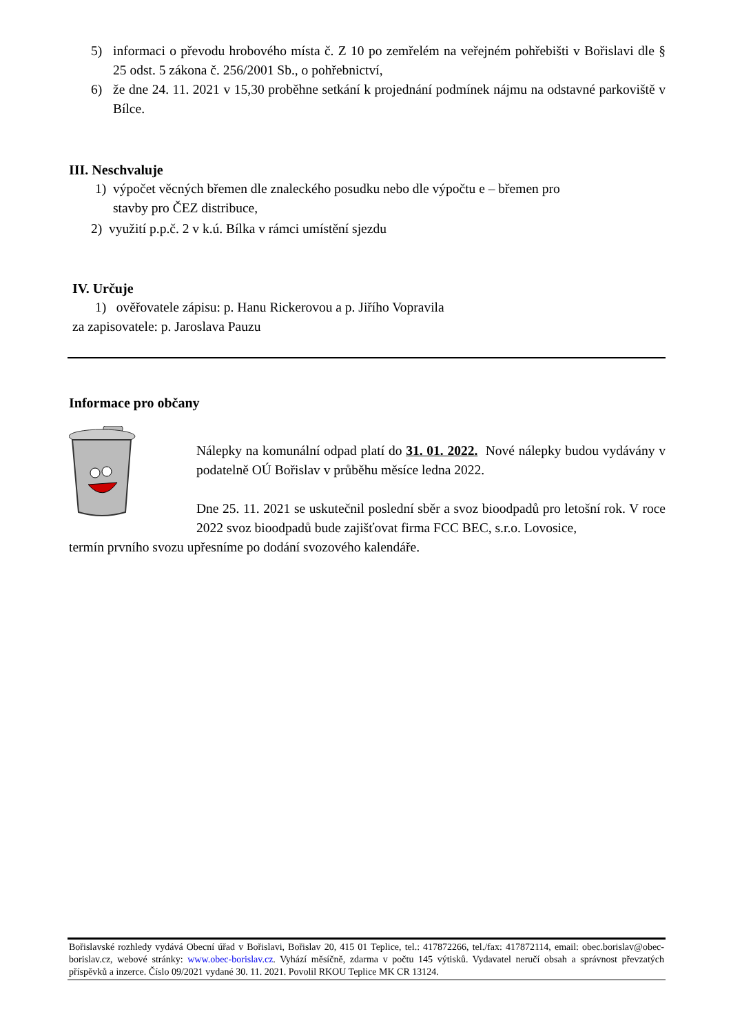5) informaci o převodu hrobového místa č. Z 10 po zemřelém na veřejném pohřebišti v Bořislavi dle § 25 odst. 5 zákona č. 256/2001 Sb., o pohřebnictví,
6) že dne 24. 11. 2021 v 15,30 proběhne setkání k projednání podmínek nájmu na odstavné parkoviště v Bílce.
III. Neschvaluje
1) výpočet věcných břemen dle znaleckého posudku nebo dle výpočtu e – břemen pro
stavby pro ČEZ distribuce,
2) využití p.p.č. 2 v k.ú. Bílka v rámci umístění sjezdu
IV. Určuje
1) ověřovatele zápisu: p. Hanu Rickerovou a p. Jiřího Vopravila
za zapisovatele: p. Jaroslava Pauzu
Informace pro občany
Nálepky na komunální odpad platí do 31. 01. 2022. Nové nálepky budou vydávány v podatelně OÚ Bořislav v průběhu měsíce ledna 2022.
Dne 25. 11. 2021 se uskutečnil poslední sběr a svoz bioodpadů pro letošní rok. V roce 2022 svoz bioodpadů bude zajišťovat firma FCC BEC, s.r.o. Lovosice,
termín prvního svozu upřesníme po dodání svozového kalendáře.
Bořislavské rozhledy vydává Obecní úřad v Bořislavi, Bořislav 20, 415 01 Teplice, tel.: 417872266, tel./fax: 417872114, email: obec.borislav@obec-borislav.cz, webové stránky: www.obec-borislav.cz. Vyhází měsíčně, zdarma v počtu 145 výtisků. Vydavatel neručí obsah a správnost převzatých příspěvků a inzerce. Číslo 09/2021 vydané 30. 11. 2021. Povolil RKOU Teplice MK CR 13124.